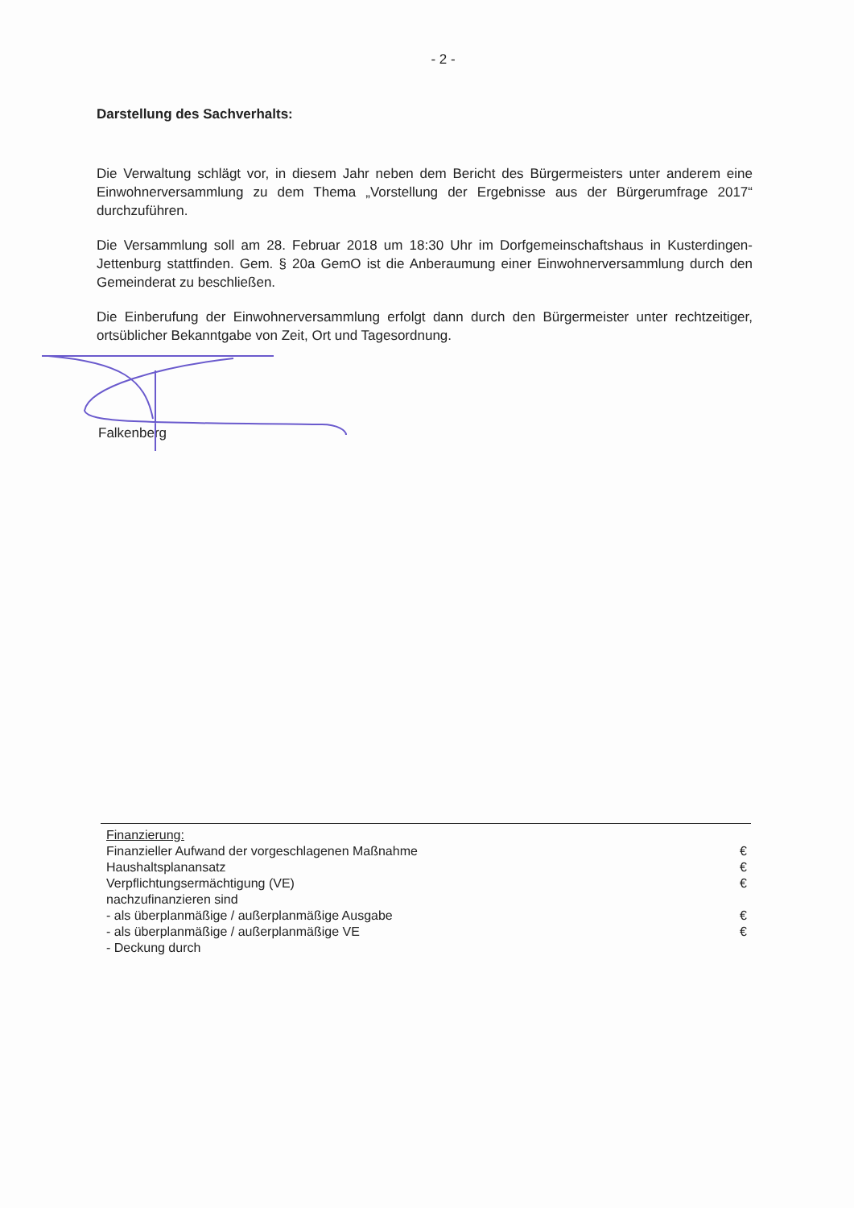- 2 -
Darstellung des Sachverhalts:
Die Verwaltung schlägt vor, in diesem Jahr neben dem Bericht des Bürgermeisters unter anderem eine Einwohnerversammlung zu dem Thema „Vorstellung der Ergebnisse aus der Bürgerumfrage 2017“ durchzuführen.
Die Versammlung soll am 28. Februar 2018 um 18:30 Uhr im Dorfgemeinschaftshaus in Kusterdingen-Jettenburg stattfinden. Gem. § 20a GemO ist die Anberaumung einer Einwohnerversammlung durch den Gemeinderat zu beschließen.
Die Einberufung der Einwohnerversammlung erfolgt dann durch den Bürgermeister unter rechtzeitiger, ortsüblicher Bekanntgabe von Zeit, Ort und Tagesordnung.
Falkenberg
| Finanzierung: | |
| Finanzieller Aufwand der vorgeschlagenen Maßnahme | € |
| Haushaltsplanansatz | € |
| Verpflichtungsermächtigung (VE) | € |
| nachzufinanzieren sind | |
| - als überplanmäßige / außerplanmäßige Ausgabe | € |
| - als überplanmäßige / außerplanmäßige VE | € |
| - Deckung durch | |